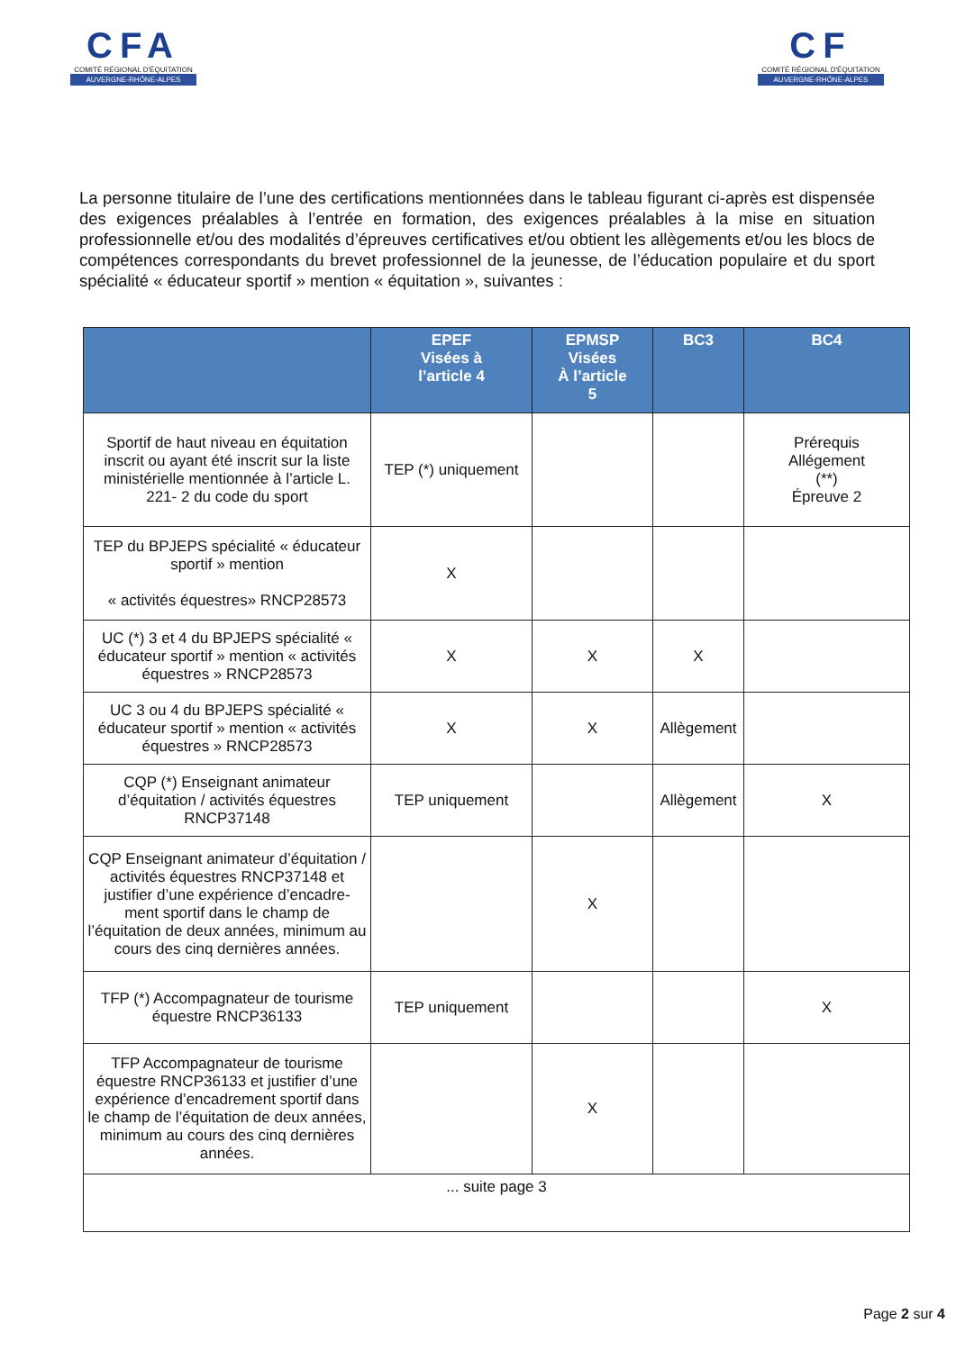CFA
COMITÉ RÉGIONAL D'ÉQUITATION
AUVERGNE-RHÔNE-ALPES
CF
COMITÉ RÉGIONAL D'ÉQUITATION
AUVERGNE-RHÔNE-ALPES
La personne titulaire de l’une des certifications mentionnées dans le tableau figurant ci-après est dispensée des exigences préalables à l’entrée en formation, des exigences préalables à la mise en situation professionnelle et/ou des modalités d’épreuves certificatives et/ou obtient les allègements et/ou les blocs de compétences correspondants du brevet professionnel de la jeunesse, de l’éducation populaire et du sport spécialité « éducateur sportif » mention « équitation », suivantes :
| | EPEF Visées à l’article 4 | EPMSP Visées À l’article 5 | BC3 | BC4 |
| --- | --- | --- | --- | --- |
| Sportif de haut niveau en équitation inscrit ou ayant été inscrit sur la liste ministérielle mentionnée à l’article L. 221- 2 du code du sport | TEP (*) uniquement | | | Prérequis Allégement (**) Épreuve 2 |
| TEP du BPJEPS spécialité « éducateur sportif » mention « activités équestres» RNCP28573 | X | | | |
| UC (*) 3 et 4 du BPJEPS spécialité « éducateur sportif » mention « activités équestres » RNCP28573 | X | X | X | |
| UC 3 ou 4 du BPJEPS spécialité « éducateur sportif » mention « activités équestres » RNCP28573 | X | X | Allègement | |
| CQP (*) Enseignant animateur d’équitation / activités équestres RNCP37148 | TEP uniquement | | Allègement | X |
| CQP Enseignant animateur d’équitation / activités équestres RNCP37148 et justifier d’une expérience d’encadre- ment sportif dans le champ de l’équitation de deux années, minimum au cours des cinq dernières années. | | X | | |
| TFP (*) Accompagnateur de tourisme équestre RNCP36133 | TEP uniquement | | | X |
| TFP Accompagnateur de tourisme équestre RNCP36133 et justifier d’une expérience d’encadrement sportif dans le champ de l’équitation de deux années, minimum au cours des cinq dernières années. | | X | | |
| ... suite page 3 | | | | |
Page 2 sur 4